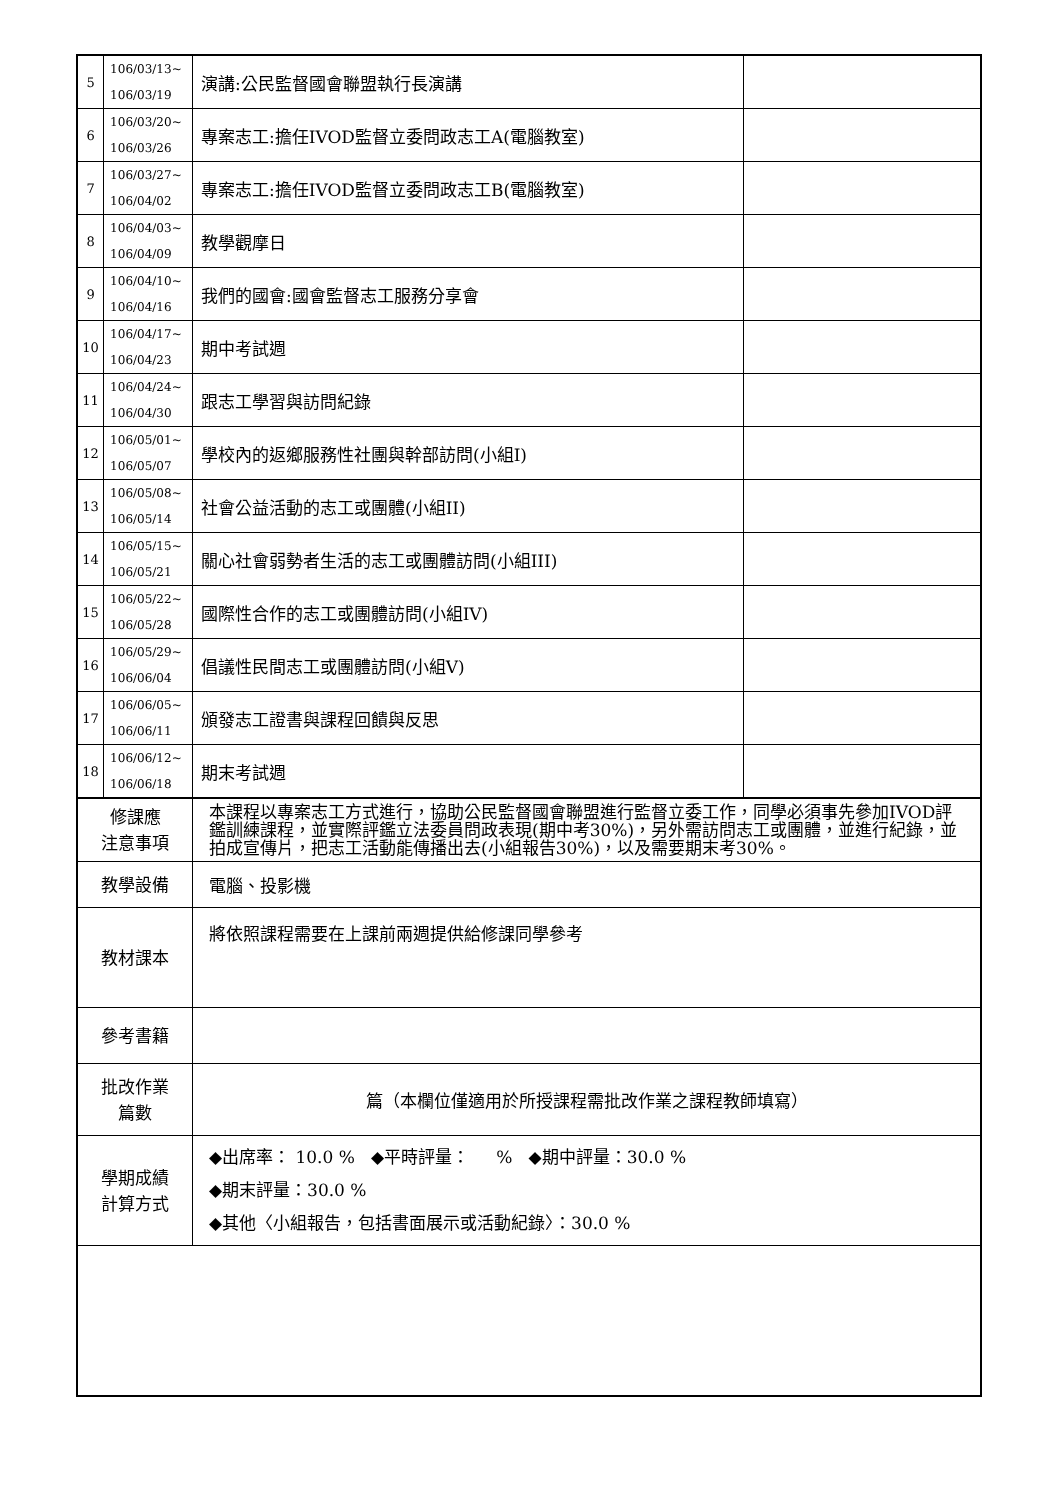| 5 | 106/03/13~ 106/03/19 | 演講:公民監督國會聯盟執行長演講 | |
| 6 | 106/03/20~ 106/03/26 | 專案志工:擔任IVOD監督立委問政志工A(電腦教室) | |
| 7 | 106/03/27~ 106/04/02 | 專案志工:擔任IVOD監督立委問政志工B(電腦教室) | |
| 8 | 106/04/03~ 106/04/09 | 教學觀摩日 | |
| 9 | 106/04/10~ 106/04/16 | 我們的國會:國會監督志工服務分享會 | |
| 10 | 106/04/17~ 106/04/23 | 期中考試週 | |
| 11 | 106/04/24~ 106/04/30 | 跟志工學習與訪問紀錄 | |
| 12 | 106/05/01~ 106/05/07 | 學校內的返鄉服務性社團與幹部訪問(小組I) | |
| 13 | 106/05/08~ 106/05/14 | 社會公益活動的志工或團體(小組II) | |
| 14 | 106/05/15~ 106/05/21 | 關心社會弱勢者生活的志工或團體訪問(小組III) | |
| 15 | 106/05/22~ 106/05/28 | 國際性合作的志工或團體訪問(小組IV) | |
| 16 | 106/05/29~ 106/06/04 | 倡議性民間志工或團體訪問(小組V) | |
| 17 | 106/06/05~ 106/06/11 | 頒發志工證書與課程回饋與反思 | |
| 18 | 106/06/12~ 106/06/18 | 期末考試週 | |
| 修課應 注意事項 | | 本課程以專案志工方式進行，協助公民監督國會聯盟進行監督立委工作，同學必須事先參加IVOD評鑑訓練課程，並實際評鑑立法委員問政表現(期中考30%)，另外需訪問志工或團體，並進行紀錄，並拍成宣傳片，把志工活動能傳播出去(小組報告30%)，以及需要期末考30%。 | |
| 教學設備 | | 電腦、投影機 | |
| 教材課本 | | 將依照課程需要在上課前兩週提供給修課同學參考 | |
| 參考書籍 | | | |
| 批改作業 篇數 | | 篇（本欄位僅適用於所授課程需批改作業之課程教師填寫） | |
| 學期成績 計算方式 | | ◆出席率： 10.0 % ◆平時評量： % ◆期中評量：30.0 % ◆期末評量：30.0 % ◆其他〈小組報告，包括書面展示或活動紀錄〉：30.0 % | |